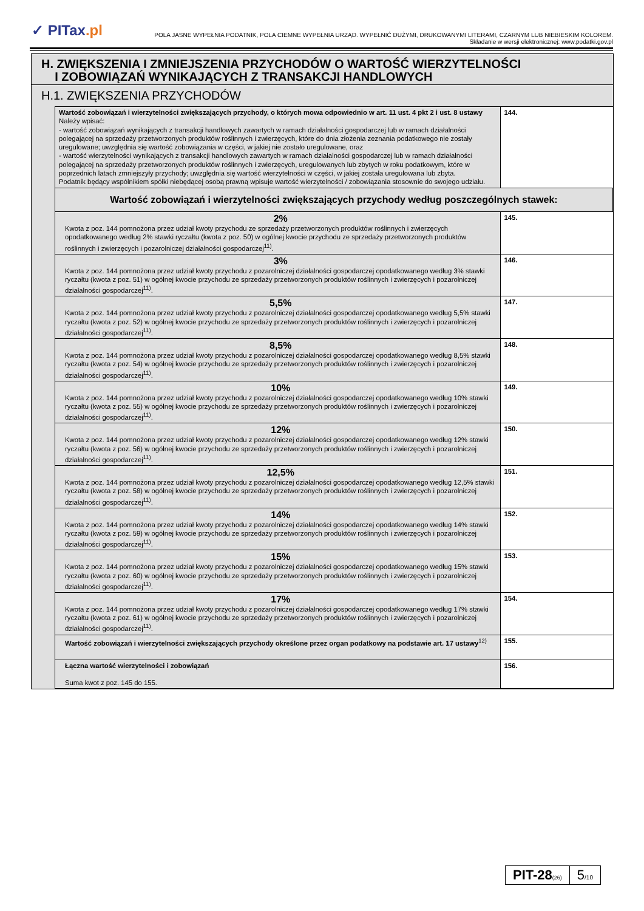✓ PITax.pl
POLA JASNE WYPEŁNIA PODATNIK, POLA CIEMNE WYPEŁNIA URZĄD. WYPEŁNIĆ DUŻYMI, DRUKOWANYMI LITERAMI, CZARNYM LUB NIEBIESKIM KOLOREM.
Składanie w wersji elektronicznej: www.podatki.gov.pl
H. ZWIĘKSZENIA I ZMNIEJSZENIA PRZYCHODÓW O WARTOŚĆ WIERZYTELNOŚCI
I ZOBOWIĄZAŃ WYNIKAJĄCYCH Z TRANSAKCJI HANDLOWYCH
H.1. ZWIĘKSZENIA PRZYCHODÓW
| Wartość zobowiązań i wierzytelności zwiększających przychody, o których mowa odpowiednio w art. 11 ust. 4 pkt 2 i ust. 8 ustawy Należy wpisać: - wartość zobowiązań wynikających z transakcji handlowych zawartych w ramach działalności gospodarczej lub w ramach działalności polegającej na sprzedaży przetworzonych produktów roślinnych i zwierzęcych, które do dnia złożenia zeznania podatkowego nie zostały uregulowane; uwzględnia się wartość zobowiązania w części, w jakiej nie zostało uregulowane, oraz - wartość wierzytelności wynikających z transakcji handlowych zawartych w ramach działalności gospodarczej lub w ramach działalności polegającej na sprzedaży przetworzonych produktów roślinnych i zwierzęcych, uregulowanych lub zbytych w roku podatkowym, które w poprzednich latach zmniejszyły przychody; uwzględnia się wartość wierzytelności w części, w jakiej została uregulowana lub zbyta. Podatnik będący wspólnikiem spółki niebędącej osobą prawną wpisuje wartość wierzytelności / zobowiązania stosownie do swojego udziału. | 144. |
| Wartość zobowiązań i wierzytelności zwiększających przychody według poszczególnych stawek: | |
| 2% Kwota z poz. 144 pomnożona przez udział kwoty przychodu ze sprzedaży przetworzonych produktów roślinnych i zwierzęcych opodatkowanego według 2% stawki ryczałtu (kwota z poz. 50) w ogólnej kwocie przychodu ze sprzedaży przetworzonych produktów roślinnych i zwierzęcych i pozarolniczej działalności gospodarczej<sup>11)</sup>. | 145. |
| 3% Kwota z poz. 144 pomnożona przez udział kwoty przychodu z pozarolniczej działalności gospodarczej opodatkowanego według 3% stawki ryczałtu (kwota z poz. 51) w ogólnej kwocie przychodu ze sprzedaży przetworzonych produktów roślinnych i zwierzęcych i pozarolniczej działalności gospodarczej<sup>11)</sup>. | 146. |
| 5,5% Kwota z poz. 144 pomnożona przez udział kwoty przychodu z pozarolniczej działalności gospodarczej opodatkowanego według 5,5% stawki ryczałtu (kwota z poz. 52) w ogólnej kwocie przychodu ze sprzedaży przetworzonych produktów roślinnych i zwierzęcych i pozarolniczej działalności gospodarczej<sup>11)</sup>. | 147. |
| 8,5% Kwota z poz. 144 pomnożona przez udział kwoty przychodu z pozarolniczej działalności gospodarczej opodatkowanego według 8,5% stawki ryczałtu (kwota z poz. 54) w ogólnej kwocie przychodu ze sprzedaży przetworzonych produktów roślinnych i zwierzęcych i pozarolniczej działalności gospodarczej<sup>11)</sup>. | 148. |
| 10% Kwota z poz. 144 pomnożona przez udział kwoty przychodu z pozarolniczej działalności gospodarczej opodatkowanego według 10% stawki ryczałtu (kwota z poz. 55) w ogólnej kwocie przychodu ze sprzedaży przetworzonych produktów roślinnych i zwierzęcych i pozarolniczej działalności gospodarczej<sup>11)</sup>. | 149. |
| 12% Kwota z poz. 144 pomnożona przez udział kwoty przychodu z pozarolniczej działalności gospodarczej opodatkowanego według 12% stawki ryczałtu (kwota z poz. 56) w ogólnej kwocie przychodu ze sprzedaży przetworzonych produktów roślinnych i zwierzęcych i pozarolniczej działalności gospodarczej<sup>11)</sup>. | 150. |
| 12,5% Kwota z poz. 144 pomnożona przez udział kwoty przychodu z pozarolniczej działalności gospodarczej opodatkowanego według 12,5% stawki ryczałtu (kwota z poz. 58) w ogólnej kwocie przychodu ze sprzedaży przetworzonych produktów roślinnych i zwierzęcych i pozarolniczej działalności gospodarczej<sup>11)</sup>. | 151. |
| 14% Kwota z poz. 144 pomnożona przez udział kwoty przychodu z pozarolniczej działalności gospodarczej opodatkowanego według 14% stawki ryczałtu (kwota z poz. 59) w ogólnej kwocie przychodu ze sprzedaży przetworzonych produktów roślinnych i zwierzęcych i pozarolniczej działalności gospodarczej<sup>11)</sup>. | 152. |
| 15% Kwota z poz. 144 pomnożona przez udział kwoty przychodu z pozarolniczej działalności gospodarczej opodatkowanego według 15% stawki ryczałtu (kwota z poz. 60) w ogólnej kwocie przychodu ze sprzedaży przetworzonych produktów roślinnych i zwierzęcych i pozarolniczej działalności gospodarczej<sup>11)</sup>. | 153. |
| 17% Kwota z poz. 144 pomnożona przez udział kwoty przychodu z pozarolniczej działalności gospodarczej opodatkowanego według 17% stawki ryczałtu (kwota z poz. 61) w ogólnej kwocie przychodu ze sprzedaży przetworzonych produktów roślinnych i zwierzęcych i pozarolniczej działalności gospodarczej<sup>11)</sup>. | 154. |
| Wartość zobowiązań i wierzytelności zwiększających przychody określone przez organ podatkowy na podstawie art. 17 ustawy<sup>12)</sup> | 155. |
| Łączna wartość wierzytelności i zobowiązań Suma kwot z poz. 145 do 155. | 156. |
PIT-28(26)
5/10